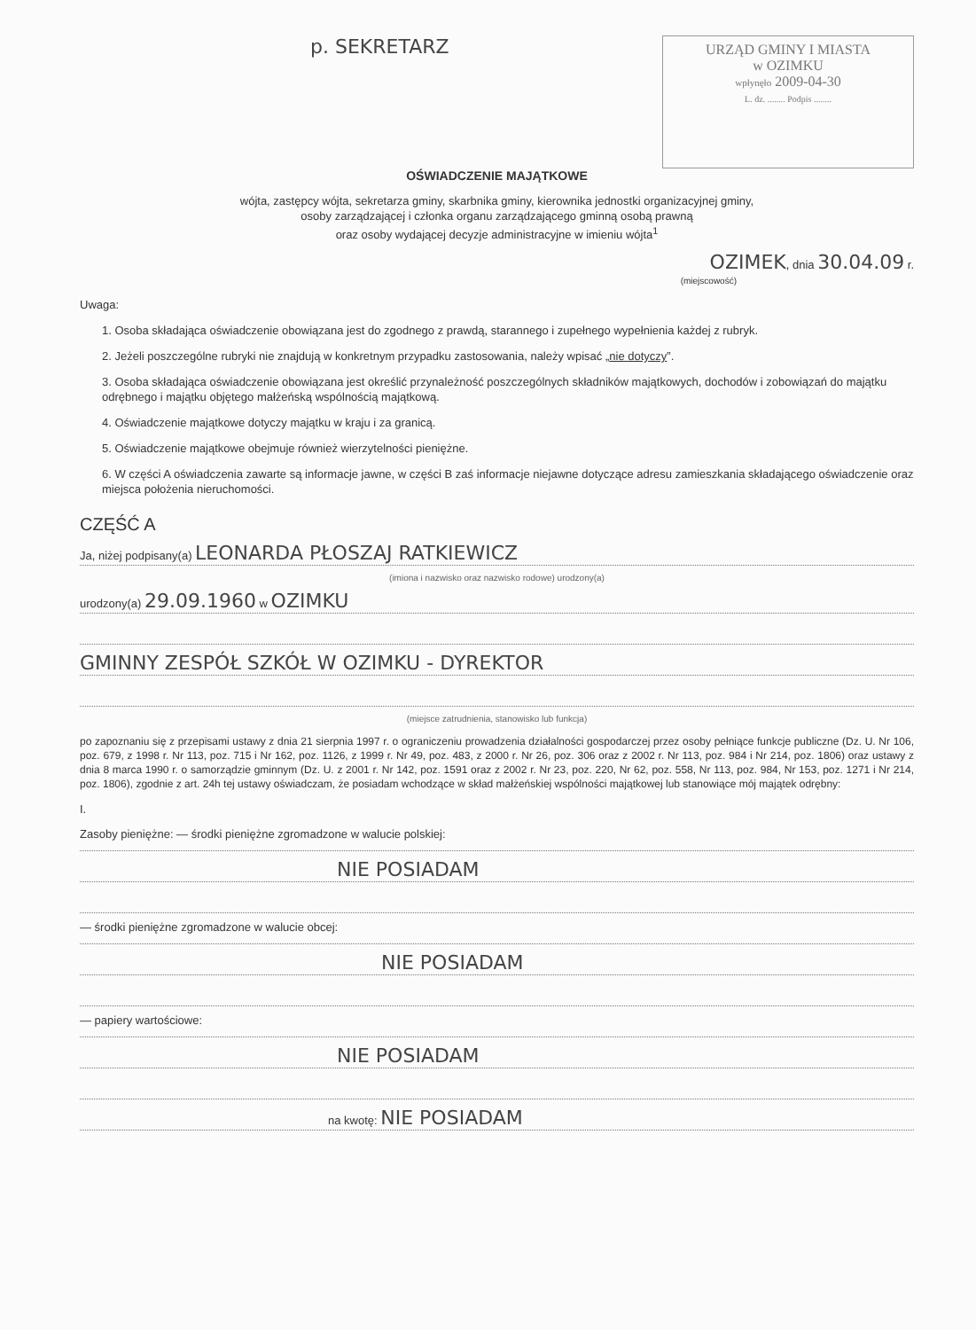p. SEKRETARZ
URZĄD GMINY I MIASTA
w OZIMKU
wpłynęło 2009-04-30
L. dz. ........ Podpis ........
OŚWIADCZENIE MAJĄTKOWE
wójta, zastępcy wójta, sekretarza gminy, skarbnika gminy, kierownika jednostki organizacyjnej gminy,
osoby zarządzającej i członka organu zarządzającego gminną osobą prawną
oraz osoby wydającej decyzje administracyjne w imieniu wójta<sup>1</sup>
OZIMEK, dnia 30.04.09 r.
(miejscowość)
Uwaga:
1. Osoba składająca oświadczenie obowiązana jest do zgodnego z prawdą, starannego i zupełnego wypełnienia każdej z rubryk.
2. Jeżeli poszczególne rubryki nie znajdują w konkretnym przypadku zastosowania, należy wpisać „nie dotyczy”.
3. Osoba składająca oświadczenie obowiązana jest określić przynależność poszczególnych składników majątkowych, dochodów i zobowiązań do majątku odrębnego i majątku objętego małżeńską wspólnością majątkową.
4. Oświadczenie majątkowe dotyczy majątku w kraju i za granicą.
5. Oświadczenie majątkowe obejmuje również wierzytelności pieniężne.
6. W części A oświadczenia zawarte są informacje jawne, w części B zaś informacje niejawne dotyczące adresu zamieszkania składającego oświadczenie oraz miejsca położenia nieruchomości.
CZĘŚĆ A
Ja, niżej podpisany(a) LEONARDA PŁOSZAJ RATKIEWICZ
(imiona i nazwisko oraz nazwisko rodowe) urodzony(a)
urodzony(a) 29.09.1960 w OZIMKU
GMINNY ZESPÓŁ SZKÓŁ W OZIMKU - DYREKTOR
(miejsce zatrudnienia, stanowisko lub funkcja)
po zapoznaniu się z przepisami ustawy z dnia 21 sierpnia 1997 r. o ograniczeniu prowadzenia działalności gospodarczej przez osoby pełniące funkcje publiczne (Dz. U. Nr 106, poz. 679, z 1998 r. Nr 113, poz. 715 i Nr 162, poz. 1126, z 1999 r. Nr 49, poz. 483, z 2000 r. Nr 26, poz. 306 oraz z 2002 r. Nr 113, poz. 984 i Nr 214, poz. 1806) oraz ustawy z dnia 8 marca 1990 r. o samorządzie gminnym (Dz. U. z 2001 r. Nr 142, poz. 1591 oraz z 2002 r. Nr 23, poz. 220, Nr 62, poz. 558, Nr 113, poz. 984, Nr 153, poz. 1271 i Nr 214, poz. 1806), zgodnie z art. 24h tej ustawy oświadczam, że posiadam wchodzące w skład małżeńskiej wspólności majątkowej lub stanowiące mój majątek odrębny:
I.
Zasoby pieniężne: — środki pieniężne zgromadzone w walucie polskiej:
NIE POSIADAM
— środki pieniężne zgromadzone w walucie obcej:
NIE POSIADAM
— papiery wartościowe:
NIE POSIADAM
na kwotę: NIE POSIADAM